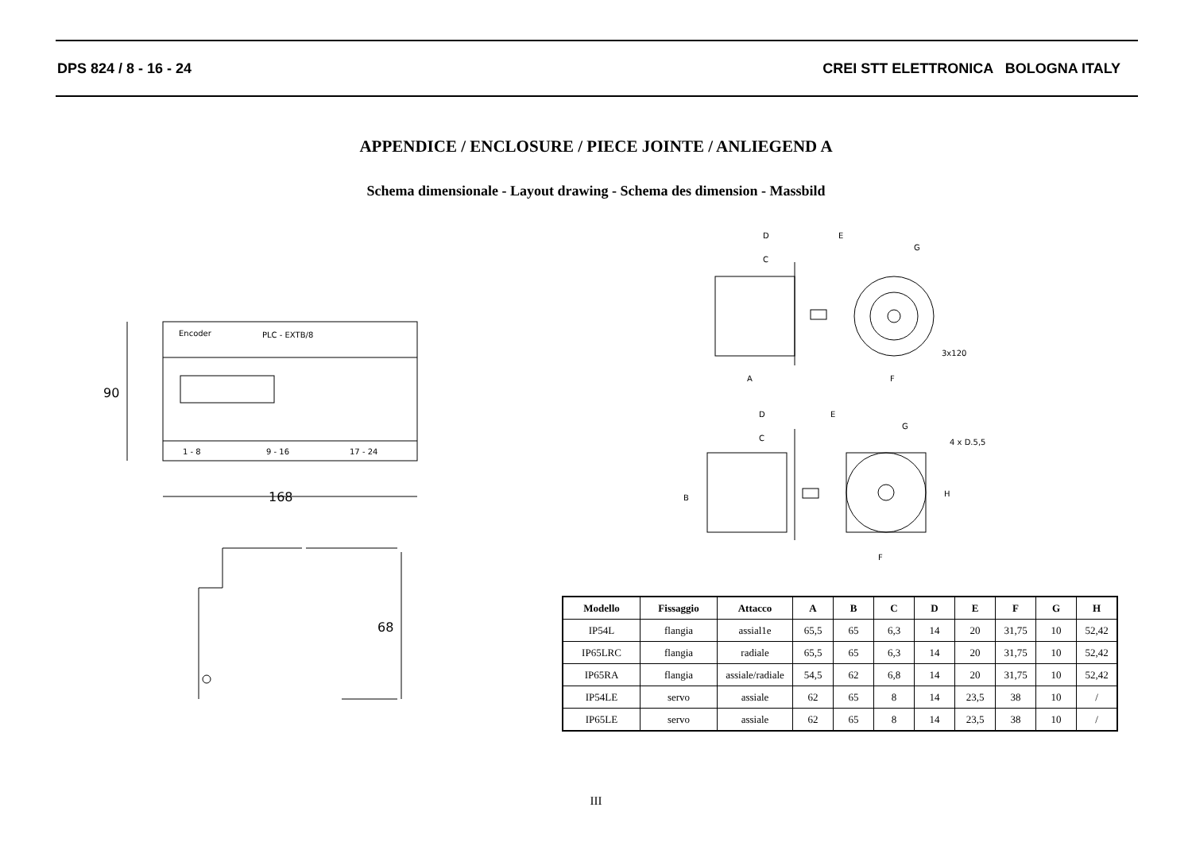DPS 824 / 8 - 16 - 24 CREI STT ELETTRONICA BOLOGNA ITALY
APPENDICE / ENCLOSURE / PIECE JOINTE / ANLIEGEND A
Schema dimensionale - Layout drawing - Schema des dimension - Massbild
90
Encoder
PLC - EXTB/8
1 - 8
9 - 16
17 - 24
168
68
D
C
E
G
3x120
A
F
D
C
E
G
4 x D.5,5
H
B
F
| Modello | Fissaggio | Attacco | A | B | C | D | E | F | G | H |
| --- | --- | --- | --- | --- | --- | --- | --- | --- | --- | --- |
| IP54L | flangia | assial1e | 65,5 | 65 | 6,3 | 14 | 20 | 31,75 | 10 | 52,42 |
| IP65LRC | flangia | radiale | 65,5 | 65 | 6,3 | 14 | 20 | 31,75 | 10 | 52,42 |
| IP65RA | flangia | assiale/radiale | 54,5 | 62 | 6,8 | 14 | 20 | 31,75 | 10 | 52,42 |
| IP54LE | servo | assiale | 62 | 65 | 8 | 14 | 23,5 | 38 | 10 | / |
| IP65LE | servo | assiale | 62 | 65 | 8 | 14 | 23,5 | 38 | 10 | / |
III